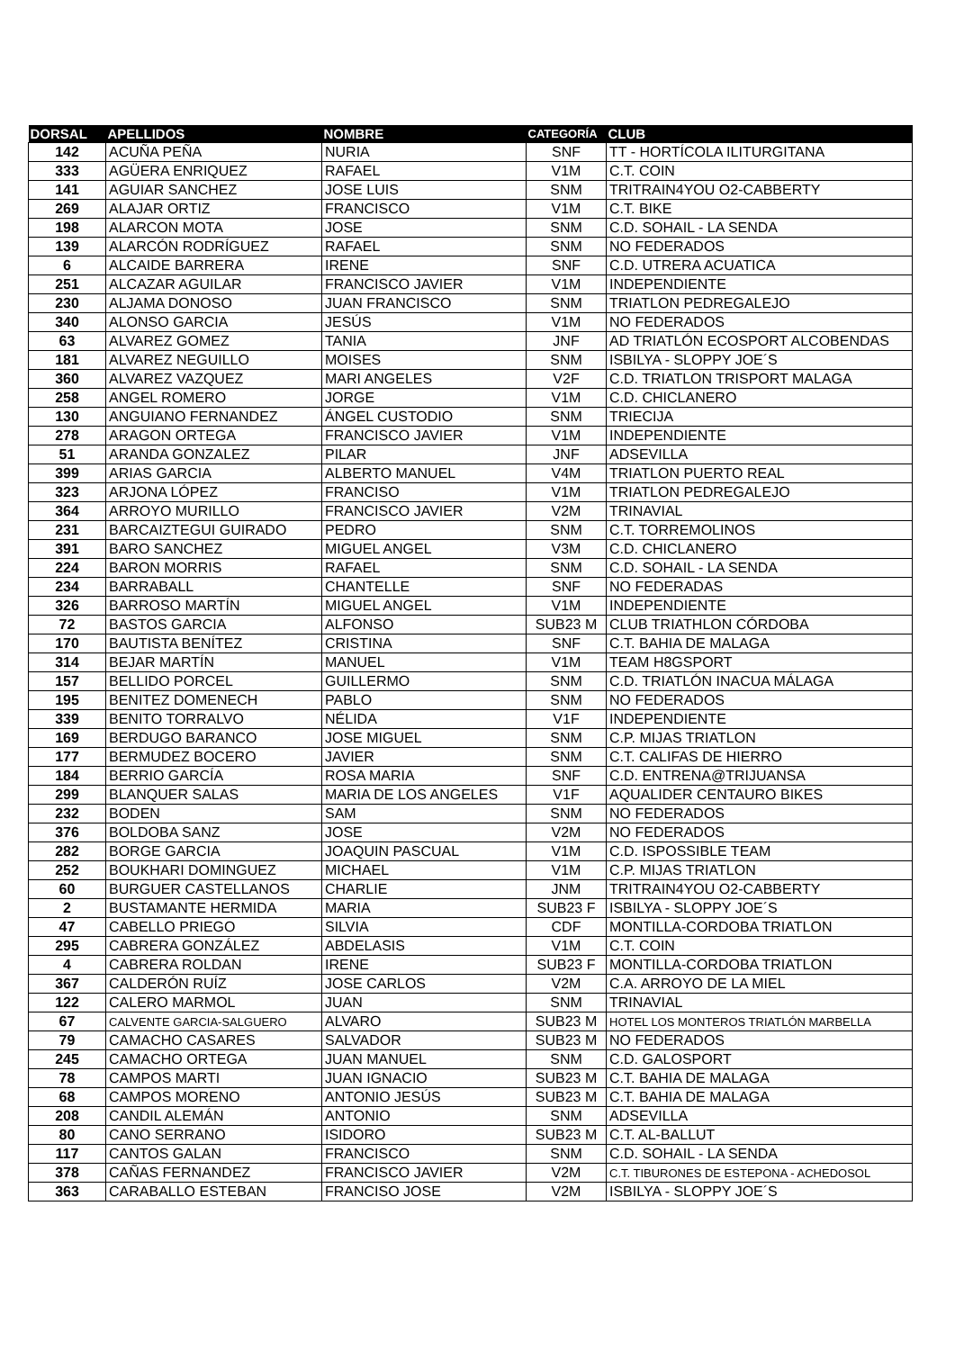| DORSAL | APELLIDOS | NOMBRE | CATEGORÍA | CLUB |
| --- | --- | --- | --- | --- |
| 142 | ACUÑA PEÑA | NURIA | SNF | TT - HORTÍCOLA ILITURGITANA |
| 333 | AGÜERA ENRIQUEZ | RAFAEL | V1M | C.T. COIN |
| 141 | AGUIAR SANCHEZ | JOSE LUIS | SNM | TRITRAIN4YOU O2-CABBERTY |
| 269 | ALAJAR ORTIZ | FRANCISCO | V1M | C.T. BIKE |
| 198 | ALARCON MOTA | JOSE | SNM | C.D. SOHAIL - LA SENDA |
| 139 | ALARCÓN RODRÍGUEZ | RAFAEL | SNM | NO FEDERADOS |
| 6 | ALCAIDE BARRERA | IRENE | SNF | C.D. UTRERA ACUATICA |
| 251 | ALCAZAR AGUILAR | FRANCISCO JAVIER | V1M | INDEPENDIENTE |
| 230 | ALJAMA DONOSO | JUAN FRANCISCO | SNM | TRIATLON PEDREGALEJO |
| 340 | ALONSO GARCIA | JESÚS | V1M | NO FEDERADOS |
| 63 | ALVAREZ GOMEZ | TANIA | JNF | AD TRIATLÓN ECOSPORT ALCOBENDAS |
| 181 | ALVAREZ NEGUILLO | MOISES | SNM | ISBILYA - SLOPPY JOE´S |
| 360 | ALVAREZ VAZQUEZ | MARI ANGELES | V2F | C.D. TRIATLON TRISPORT MALAGA |
| 258 | ANGEL ROMERO | JORGE | V1M | C.D. CHICLANERO |
| 130 | ANGUIANO FERNANDEZ | ÁNGEL CUSTODIO | SNM | TRIECIJA |
| 278 | ARAGON ORTEGA | FRANCISCO JAVIER | V1M | INDEPENDIENTE |
| 51 | ARANDA GONZALEZ | PILAR | JNF | ADSEVILLA |
| 399 | ARIAS GARCIA | ALBERTO MANUEL | V4M | TRIATLON PUERTO REAL |
| 323 | ARJONA LÓPEZ | FRANCISO | V1M | TRIATLON PEDREGALEJO |
| 364 | ARROYO MURILLO | FRANCISCO JAVIER | V2M | TRINAVIAL |
| 231 | BARCAIZTEGUI GUIRADO | PEDRO | SNM | C.T. TORREMOLINOS |
| 391 | BARO SANCHEZ | MIGUEL ANGEL | V3M | C.D. CHICLANERO |
| 224 | BARON MORRIS | RAFAEL | SNM | C.D. SOHAIL - LA SENDA |
| 234 | BARRABALL | CHANTELLE | SNF | NO FEDERADAS |
| 326 | BARROSO MARTÍN | MIGUEL ANGEL | V1M | INDEPENDIENTE |
| 72 | BASTOS GARCIA | ALFONSO | SUB23 M | CLUB TRIATHLON CÓRDOBA |
| 170 | BAUTISTA BENÍTEZ | CRISTINA | SNF | C.T. BAHIA DE MALAGA |
| 314 | BEJAR MARTÍN | MANUEL | V1M | TEAM H8GSPORT |
| 157 | BELLIDO PORCEL | GUILLERMO | SNM | C.D. TRIATLÓN INACUA MÁLAGA |
| 195 | BENITEZ DOMENECH | PABLO | SNM | NO FEDERADOS |
| 339 | BENITO TORRALVO | NÉLIDA | V1F | INDEPENDIENTE |
| 169 | BERDUGO BARANCO | JOSE MIGUEL | SNM | C.P. MIJAS TRIATLON |
| 177 | BERMUDEZ BOCERO | JAVIER | SNM | C.T. CALIFAS DE HIERRO |
| 184 | BERRIO GARCÍA | ROSA MARIA | SNF | C.D. ENTRENA@TRIJUANSA |
| 299 | BLANQUER SALAS | MARIA DE LOS ANGELES | V1F | AQUALIDER CENTAURO BIKES |
| 232 | BODEN | SAM | SNM | NO FEDERADOS |
| 376 | BOLDOBA SANZ | JOSE | V2M | NO FEDERADOS |
| 282 | BORGE GARCIA | JOAQUIN PASCUAL | V1M | C.D. ISPOSSIBLE TEAM |
| 252 | BOUKHARI DOMINGUEZ | MICHAEL | V1M | C.P. MIJAS TRIATLON |
| 60 | BURGUER CASTELLANOS | CHARLIE | JNM | TRITRAIN4YOU O2-CABBERTY |
| 2 | BUSTAMANTE HERMIDA | MARIA | SUB23 F | ISBILYA - SLOPPY JOE´S |
| 47 | CABELLO PRIEGO | SILVIA | CDF | MONTILLA-CORDOBA TRIATLON |
| 295 | CABRERA GONZÁLEZ | ABDELASIS | V1M | C.T. COIN |
| 4 | CABRERA ROLDAN | IRENE | SUB23 F | MONTILLA-CORDOBA TRIATLON |
| 367 | CALDERÓN RUÍZ | JOSE CARLOS | V2M | C.A. ARROYO DE LA MIEL |
| 122 | CALERO MARMOL | JUAN | SNM | TRINAVIAL |
| 67 | CALVENTE GARCIA-SALGUERO | ALVARO | SUB23 M | HOTEL LOS MONTEROS TRIATLÓN MARBELLA |
| 79 | CAMACHO CASARES | SALVADOR | SUB23 M | NO FEDERADOS |
| 245 | CAMACHO ORTEGA | JUAN MANUEL | SNM | C.D. GALOSPORT |
| 78 | CAMPOS MARTI | JUAN IGNACIO | SUB23 M | C.T. BAHIA DE MALAGA |
| 68 | CAMPOS MORENO | ANTONIO JESÚS | SUB23 M | C.T. BAHIA DE MALAGA |
| 208 | CANDIL ALEMÁN | ANTONIO | SNM | ADSEVILLA |
| 80 | CANO SERRANO | ISIDORO | SUB23 M | C.T. AL-BALLUT |
| 117 | CANTOS GALAN | FRANCISCO | SNM | C.D. SOHAIL - LA SENDA |
| 378 | CAÑAS FERNANDEZ | FRANCISCO JAVIER | V2M | C.T. TIBURONES DE ESTEPONA - ACHEDOSOL |
| 363 | CARABALLO ESTEBAN | FRANCISO JOSE | V2M | ISBILYA - SLOPPY JOE´S |